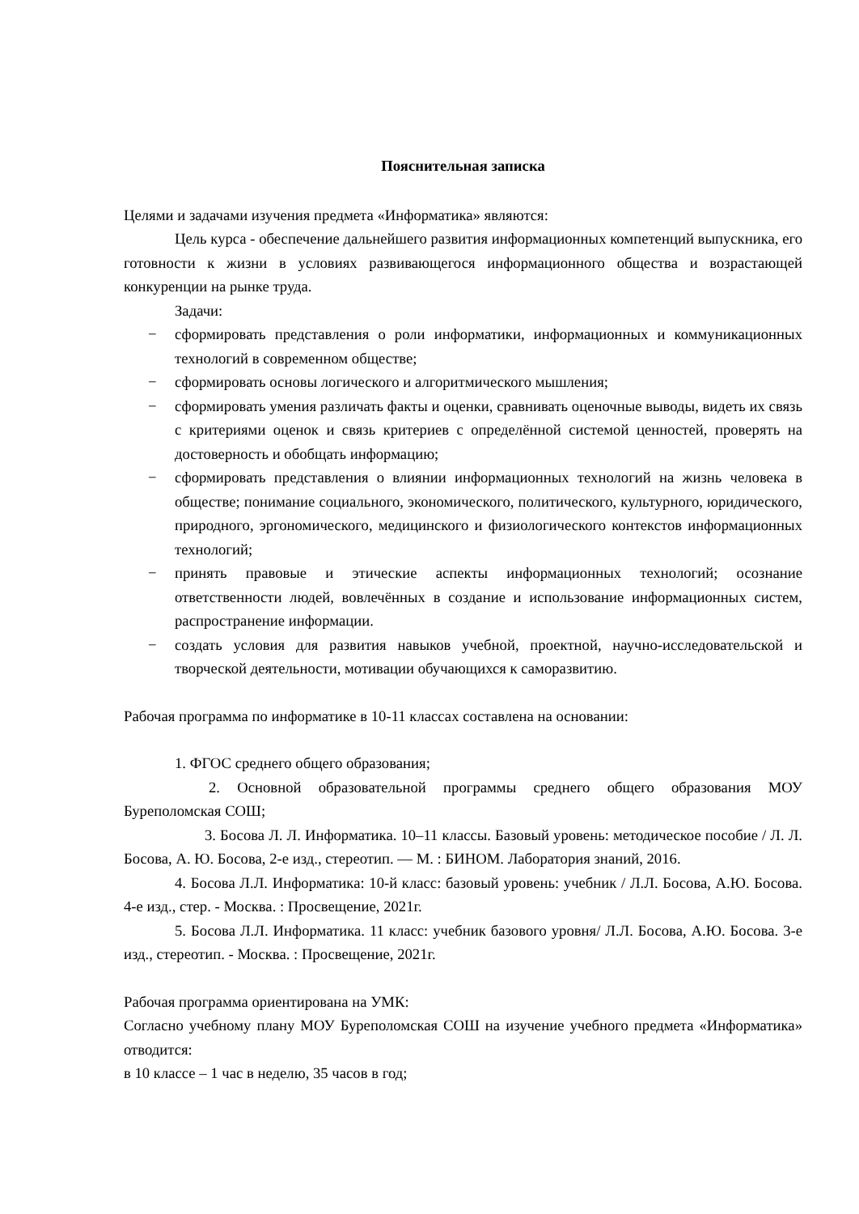Пояснительная записка
Целями и задачами изучения предмета «Информатика» являются:
Цель курса - обеспечение дальнейшего развития информационных компетенций выпускника, его готовности к жизни в условиях развивающегося информационного общества и возрастающей конкуренции на рынке труда.
Задачи:
− сформировать представления о роли информатики, информационных и коммуникационных технологий в современном обществе;
− сформировать основы логического и алгоритмического мышления;
− сформировать умения различать факты и оценки, сравнивать оценочные выводы, видеть их связь с критериями оценок и связь критериев с определённой системой ценностей, проверять на достоверность и обобщать информацию;
− сформировать представления о влиянии информационных технологий на жизнь человека в обществе; понимание социального, экономического, политического, культурного, юридического, природного, эргономического, медицинского и физиологического контекстов информационных технологий;
− принять правовые и этические аспекты информационных технологий; осознание ответственности людей, вовлечённых в создание и использование информационных систем, распространение информации.
− создать условия для развития навыков учебной, проектной, научно-исследовательской и творческой деятельности, мотивации обучающихся к саморазвитию.
Рабочая программа по информатике в 10-11 классах составлена на основании:
1. ФГОС среднего общего образования;
2. Основной образовательной программы среднего общего образования МОУ Буреполомская СОШ;
3. Босова Л. Л. Информатика. 10–11 классы. Базовый уровень: методическое пособие / Л. Л. Босова, А. Ю. Босова, 2-е изд., стереотип. — М. : БИНОМ. Лаборатория знаний, 2016.
4. Босова Л.Л. Информатика: 10-й класс: базовый уровень: учебник / Л.Л. Босова, А.Ю. Босова. 4-е изд., стер. - Москва. : Просвещение, 2021г.
5. Босова Л.Л. Информатика. 11 класс: учебник базового уровня/ Л.Л. Босова, А.Ю. Босова. 3-е изд., стереотип. - Москва. : Просвещение, 2021г.
Рабочая программа ориентирована на УМК:
Согласно учебному плану МОУ Буреполомская СОШ на изучение учебного предмета «Информатика» отводится:
в 10 классе – 1 час в неделю, 35 часов в год;